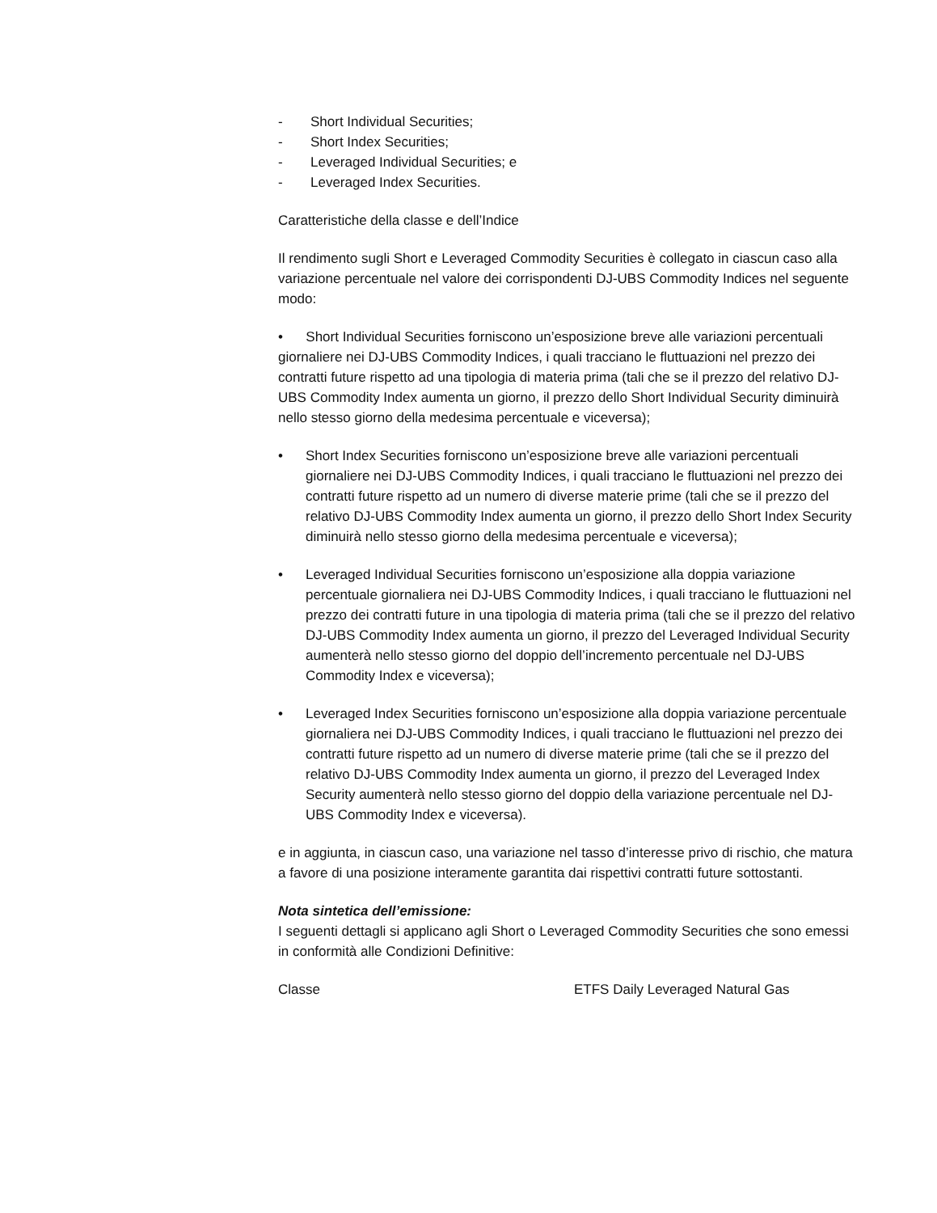- Short Individual Securities;
- Short Index Securities;
- Leveraged Individual Securities; e
- Leveraged Index Securities.
Caratteristiche della classe e dell’Indice
Il rendimento sugli Short e Leveraged Commodity Securities è collegato in ciascun caso alla variazione percentuale nel valore dei corrispondenti DJ-UBS Commodity Indices nel seguente modo:
• Short Individual Securities forniscono un’esposizione breve alle variazioni percentuali giornaliere nei DJ-UBS Commodity Indices, i quali tracciano le fluttuazioni nel prezzo dei contratti future rispetto ad una tipologia di materia prima (tali che se il prezzo del relativo DJ-UBS Commodity Index aumenta un giorno, il prezzo dello Short Individual Security diminuirà nello stesso giorno della medesima percentuale e viceversa);
• Short Index Securities forniscono un’esposizione breve alle variazioni percentuali giornaliere nei DJ-UBS Commodity Indices, i quali tracciano le fluttuazioni nel prezzo dei contratti future rispetto ad un numero di diverse materie prime (tali che se il prezzo del relativo DJ-UBS Commodity Index aumenta un giorno, il prezzo dello Short Index Security diminuirà nello stesso giorno della medesima percentuale e viceversa);
• Leveraged Individual Securities forniscono un’esposizione alla doppia variazione percentuale giornaliera nei DJ-UBS Commodity Indices, i quali tracciano le fluttuazioni nel prezzo dei contratti future in una tipologia di materia prima (tali che se il prezzo del relativo DJ-UBS Commodity Index aumenta un giorno, il prezzo del Leveraged Individual Security aumenterà nello stesso giorno del doppio dell’incremento percentuale nel DJ-UBS Commodity Index e viceversa);
• Leveraged Index Securities forniscono un’esposizione alla doppia variazione percentuale giornaliera nei DJ-UBS Commodity Indices, i quali tracciano le fluttuazioni nel prezzo dei contratti future rispetto ad un numero di diverse materie prime (tali che se il prezzo del relativo DJ-UBS Commodity Index aumenta un giorno, il prezzo del Leveraged Index Security aumenterà nello stesso giorno del doppio della variazione percentuale nel DJ-UBS Commodity Index e viceversa).
e in aggiunta, in ciascun caso, una variazione nel tasso d’interesse privo di rischio, che matura a favore di una posizione interamente garantita dai rispettivi contratti future sottostanti.
Nota sintetica dell’emissione:
I seguenti dettagli si applicano agli Short o Leveraged Commodity Securities che sono emessi in conformità alle Condizioni Definitive:
Classe ETFS Daily Leveraged Natural Gas